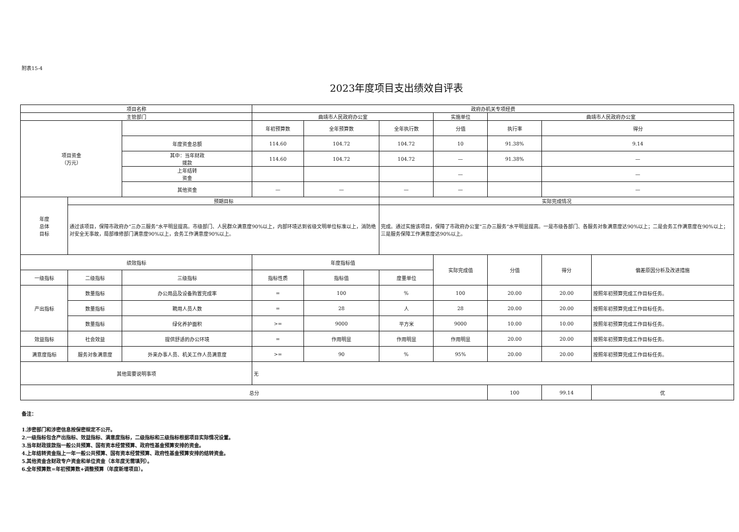附表15-4
2023年度项目支出绩效自评表
| 项目名称 | | | 政府办机关专项经费 | | | | | | |
| 主管部门 | | | 曲靖市人民政府办公室 | | | 实施单位 | 曲靖市人民政府办公室 | | |
| 项目资金 （万元） | | | 年初预算数 | 全年预算数 | 全年执行数 | 分值 | 执行率 | 得分 | |
| | | 年度资金总额 | 114.60 | 104.72 | 104.72 | 10 | 91.38% | 9.14 | |
| | | 其中：当年财政 拨款 | 114.60 | 104.72 | 104.72 | — | 91.38% | — | |
| | | 上年结转 资金 | | | | — | | — | |
| | | 其他资金 | — | — | — | — | | — | |
| 年度 总体 目标 | 预期目标 | | | | 实际完成情况 | | | | |
| | 通过该项目，保障市政府办“三办三服务”水平明显提高。市级部门、人民群众满意度90%以上，内部环境达到省级文明单位标准以上，消防绝对安全无事故，局部维修部门满意度90%以上，会务工作满意度90%以上。 | | | | 完成。通过实施该项目，保障了市政府办公室“三办三服务”水平明显提高。一是市级各部门、各服务对象满意度达90%以上；二是会务工作满意度在90%以上；三是服务保障工作满意度达90%以上。 | | | | |
| 绩效指标 | | | 年度指标值 | | | 实际完成值 | 分值 | 得分 | 偏差原因分析及改进措施 |
| 一级指标 | 二级指标 | 三级指标 | 指标性质 | 指标值 | 度量单位 | | | | |
| 产出指标 | 数量指标 | 办公用品及设备购置完成率 | = | 100 | % | 100 | 20.00 | 20.00 | 按照年初预算完成工作目标任务。 |
| | 数量指标 | 聘用人员人数 | = | 28 | 人 | 28 | 20.00 | 20.00 | 按照年初预算完成工作目标任务。 |
| | 数量指标 | 绿化养护面积 | >= | 9000 | 平方米 | 9000 | 10.00 | 10.00 | 按照年初预算完成工作目标任务。 |
| 效益指标 | 社会效益 | 提供舒适的办公环境 | = | 作用明显 | 作用明显 | 作用明显 | 20.00 | 20.00 | 按照年初预算完成工作目标任务。 |
| 满意度指标 | 服务对象满意度 | 外来办事人员、机关工作人员满意度 | >= | 90 | % | 95% | 20.00 | 20.00 | 按照年初预算完成工作目标任务。 |
| 其他需要说明事项 | | | 无 | | | | | | |
| 总分 | | | | | | | 100 | 99.14 | 优 |
备注：
1.涉密部门和涉密信息按保密规定不公开。
2.一级指标包含产出指标、效益指标、满意度指标，二级指标和三级指标根据项目实际情况设置。
3.当年财政拨款指一般公共预算、国有资本经营预算、政府性基金预算安排的资金。
4.上年结转资金指上一年一般公共预算、国有资本经营预算、政府性基金预算安排的结转资金。
5.其他资金含财政专户资金和单位资金（本年度无需填列）。
6.全年预算数=年初预算数+调整预算（年度新增项目）。